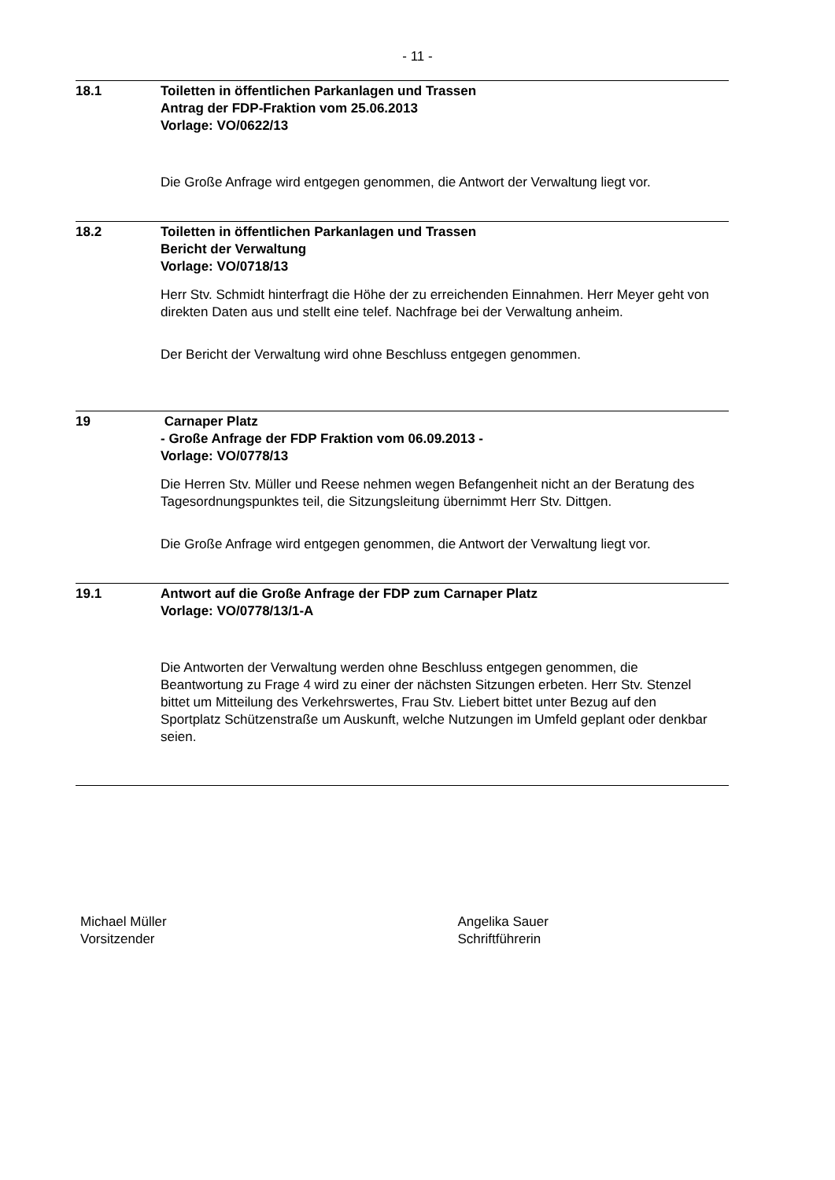- 11 -
18.1 Toiletten in öffentlichen Parkanlagen und Trassen
Antrag der FDP-Fraktion vom 25.06.2013
Vorlage: VO/0622/13
Die Große Anfrage wird entgegen genommen, die Antwort der Verwaltung liegt vor.
18.2 Toiletten in öffentlichen Parkanlagen und Trassen
Bericht der Verwaltung
Vorlage: VO/0718/13
Herr Stv. Schmidt hinterfragt die Höhe der zu erreichenden Einnahmen. Herr Meyer geht von direkten Daten aus und stellt eine telef. Nachfrage bei der Verwaltung anheim.
Der Bericht der Verwaltung wird ohne Beschluss entgegen genommen.
19 Carnaper Platz
- Große Anfrage der FDP Fraktion vom 06.09.2013 -
Vorlage: VO/0778/13
Die Herren Stv. Müller und Reese nehmen wegen Befangenheit nicht an der Beratung des Tagesordnungspunktes teil, die Sitzungsleitung übernimmt Herr Stv. Dittgen.
Die Große Anfrage wird entgegen genommen, die Antwort der Verwaltung liegt vor.
19.1 Antwort auf die Große Anfrage der FDP zum Carnaper Platz
Vorlage: VO/0778/13/1-A
Die Antworten der Verwaltung werden ohne Beschluss entgegen genommen, die Beantwortung zu Frage 4 wird zu einer der nächsten Sitzungen erbeten. Herr Stv. Stenzel bittet um Mitteilung des Verkehrswertes, Frau Stv. Liebert bittet unter Bezug auf den Sportplatz Schützenstraße um Auskunft, welche Nutzungen im Umfeld geplant oder denkbar seien.
Michael Müller
Vorsitzender
Angelika Sauer
Schriftführerin